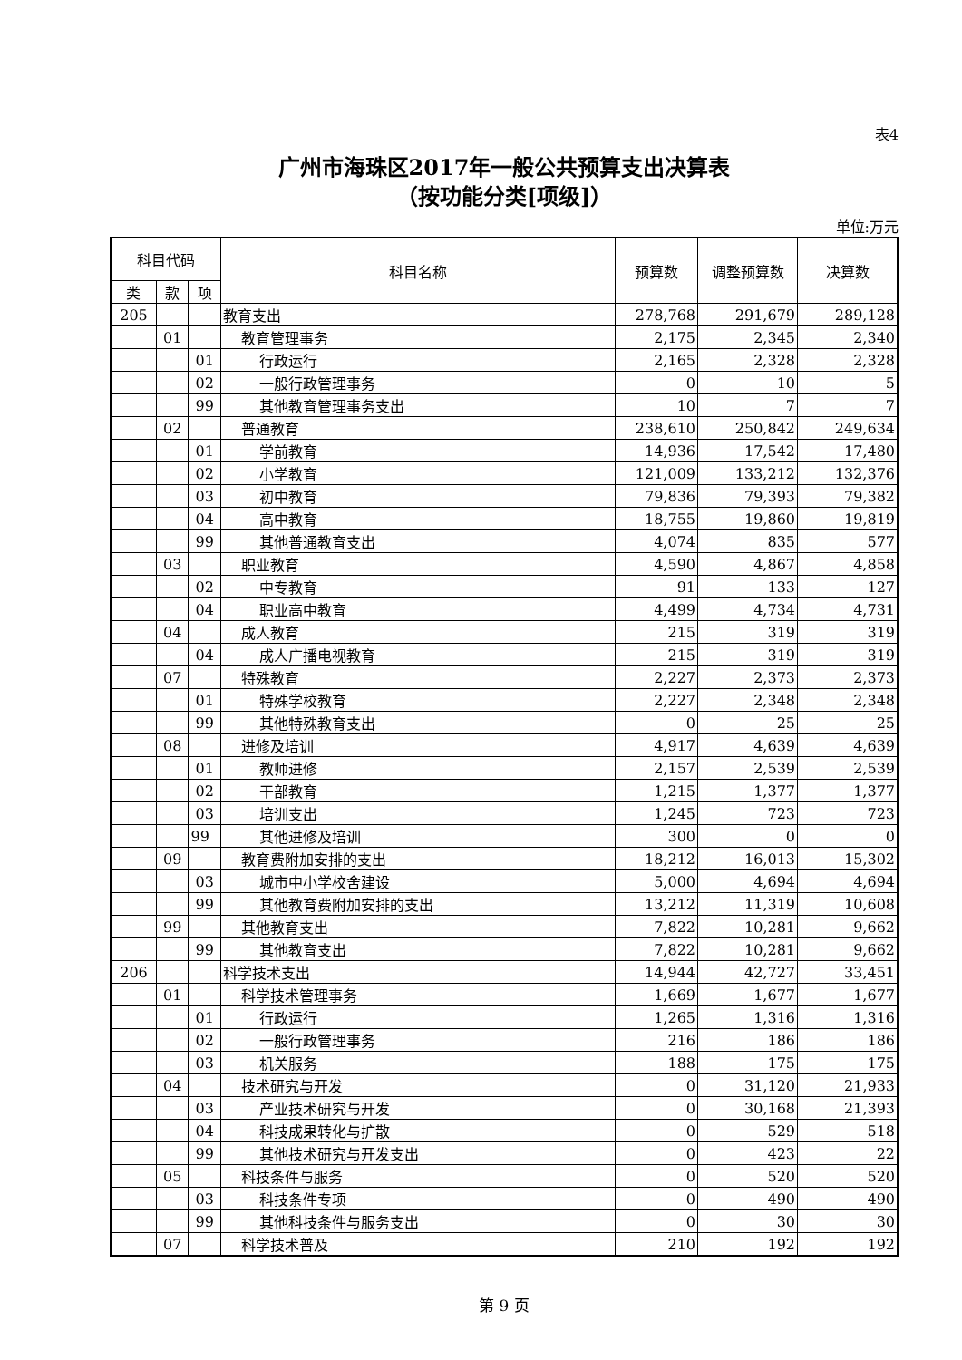表4
广州市海珠区2017年一般公共预算支出决算表
（按功能分类[项级]）
单位:万元
| 科目代码 | | | 科目名称 | 预算数 | 调整预算数 | 决算数 |
| --- | --- | --- | --- | --- | --- | --- |
| 类 | 款 | 项 | | | | |
| 205 | | | 教育支出 | 278,768 | 291,679 | 289,128 |
| | 01 | | 教育管理事务 | 2,175 | 2,345 | 2,340 |
| | | 01 | 行政运行 | 2,165 | 2,328 | 2,328 |
| | | 02 | 一般行政管理事务 | 0 | 10 | 5 |
| | | 99 | 其他教育管理事务支出 | 10 | 7 | 7 |
| | 02 | | 普通教育 | 238,610 | 250,842 | 249,634 |
| | | 01 | 学前教育 | 14,936 | 17,542 | 17,480 |
| | | 02 | 小学教育 | 121,009 | 133,212 | 132,376 |
| | | 03 | 初中教育 | 79,836 | 79,393 | 79,382 |
| | | 04 | 高中教育 | 18,755 | 19,860 | 19,819 |
| | | 99 | 其他普通教育支出 | 4,074 | 835 | 577 |
| | 03 | | 职业教育 | 4,590 | 4,867 | 4,858 |
| | | 02 | 中专教育 | 91 | 133 | 127 |
| | | 04 | 职业高中教育 | 4,499 | 4,734 | 4,731 |
| | 04 | | 成人教育 | 215 | 319 | 319 |
| | | 04 | 成人广播电视教育 | 215 | 319 | 319 |
| | 07 | | 特殊教育 | 2,227 | 2,373 | 2,373 |
| | | 01 | 特殊学校教育 | 2,227 | 2,348 | 2,348 |
| | | 99 | 其他特殊教育支出 | 0 | 25 | 25 |
| | 08 | | 进修及培训 | 4,917 | 4,639 | 4,639 |
| | | 01 | 教师进修 | 2,157 | 2,539 | 2,539 |
| | | 02 | 干部教育 | 1,215 | 1,377 | 1,377 |
| | | 03 | 培训支出 | 1,245 | 723 | 723 |
| | | 99 | 其他进修及培训 | 300 | 0 | 0 |
| | 09 | | 教育费附加安排的支出 | 18,212 | 16,013 | 15,302 |
| | | 03 | 城市中小学校舍建设 | 5,000 | 4,694 | 4,694 |
| | | 99 | 其他教育费附加安排的支出 | 13,212 | 11,319 | 10,608 |
| | 99 | | 其他教育支出 | 7,822 | 10,281 | 9,662 |
| | | 99 | 其他教育支出 | 7,822 | 10,281 | 9,662 |
| 206 | | | 科学技术支出 | 14,944 | 42,727 | 33,451 |
| | 01 | | 科学技术管理事务 | 1,669 | 1,677 | 1,677 |
| | | 01 | 行政运行 | 1,265 | 1,316 | 1,316 |
| | | 02 | 一般行政管理事务 | 216 | 186 | 186 |
| | | 03 | 机关服务 | 188 | 175 | 175 |
| | 04 | | 技术研究与开发 | 0 | 31,120 | 21,933 |
| | | 03 | 产业技术研究与开发 | 0 | 30,168 | 21,393 |
| | | 04 | 科技成果转化与扩散 | 0 | 529 | 518 |
| | | 99 | 其他技术研究与开发支出 | 0 | 423 | 22 |
| | 05 | | 科技条件与服务 | 0 | 520 | 520 |
| | | 03 | 科技条件专项 | 0 | 490 | 490 |
| | | 99 | 其他科技条件与服务支出 | 0 | 30 | 30 |
| | 07 | | 科学技术普及 | 210 | 192 | 192 |
第 9 页